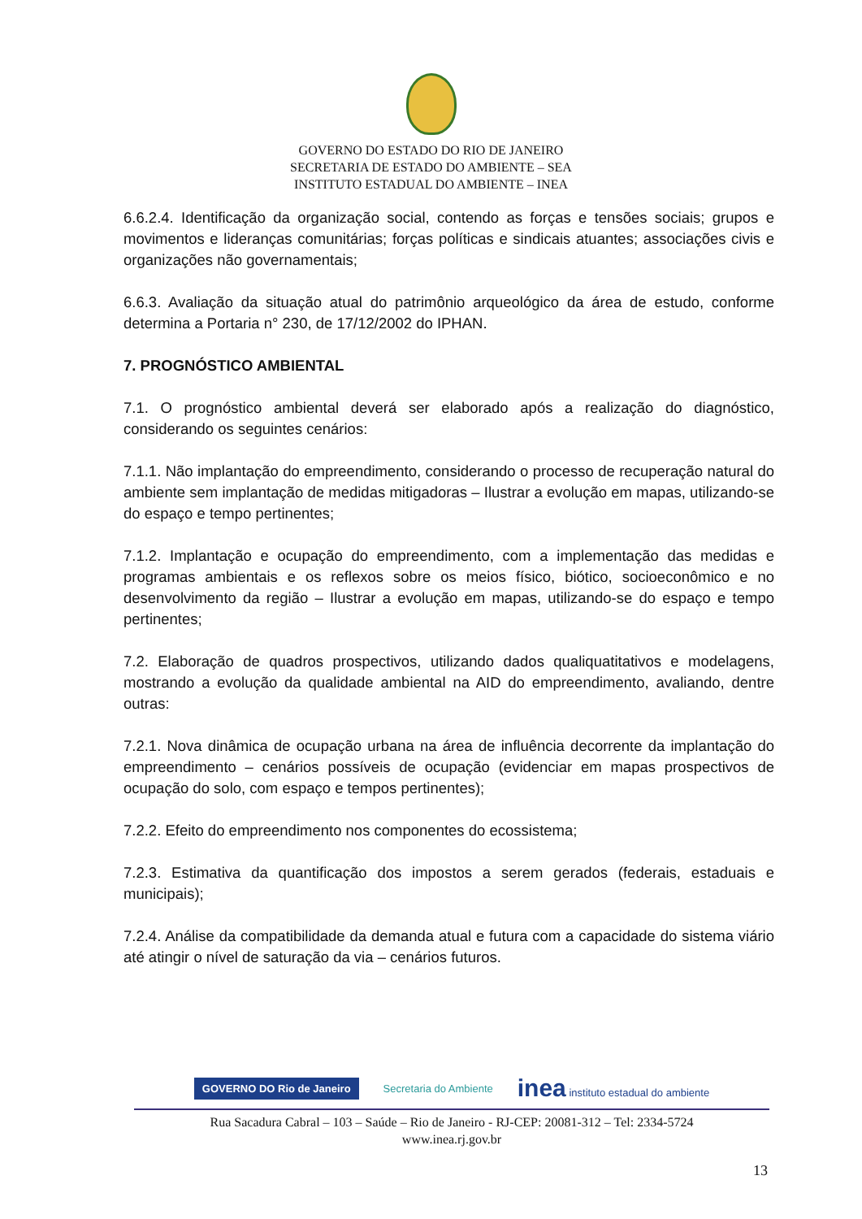GOVERNO DO ESTADO DO RIO DE JANEIRO
SECRETARIA DE ESTADO DO AMBIENTE – SEA
INSTITUTO ESTADUAL DO AMBIENTE – INEA
6.6.2.4. Identificação da organização social, contendo as forças e tensões sociais; grupos e movimentos e lideranças comunitárias; forças políticas e sindicais atuantes; associações civis e organizações não governamentais;
6.6.3. Avaliação da situação atual do patrimônio arqueológico da área de estudo, conforme determina a Portaria n° 230, de 17/12/2002 do IPHAN.
7. PROGNÓSTICO AMBIENTAL
7.1. O prognóstico ambiental deverá ser elaborado após a realização do diagnóstico, considerando os seguintes cenários:
7.1.1. Não implantação do empreendimento, considerando o processo de recuperação natural do ambiente sem implantação de medidas mitigadoras – Ilustrar a evolução em mapas, utilizando-se do espaço e tempo pertinentes;
7.1.2. Implantação e ocupação do empreendimento, com a implementação das medidas e programas ambientais e os reflexos sobre os meios físico, biótico, socioeconômico e no desenvolvimento da região – Ilustrar a evolução em mapas, utilizando-se do espaço e tempo pertinentes;
7.2. Elaboração de quadros prospectivos, utilizando dados qualiquatitativos e modelagens, mostrando a evolução da qualidade ambiental na AID do empreendimento, avaliando, dentre outras:
7.2.1. Nova dinâmica de ocupação urbana na área de influência decorrente da implantação do empreendimento – cenários possíveis de ocupação (evidenciar em mapas prospectivos de ocupação do solo, com espaço e tempos pertinentes);
7.2.2. Efeito do empreendimento nos componentes do ecossistema;
7.2.3. Estimativa da quantificação dos impostos a serem gerados (federais, estaduais e municipais);
7.2.4. Análise da compatibilidade da demanda atual e futura com a capacidade do sistema viário até atingir o nível de saturação da via – cenários futuros.
GOVERNO DO Rio de Janeiro Secretaria do Ambiente inea instituto estadual do ambiente
Rua Sacadura Cabral – 103 – Saúde – Rio de Janeiro - RJ-CEP: 20081-312 – Tel: 2334-5724
www.inea.rj.gov.br
13